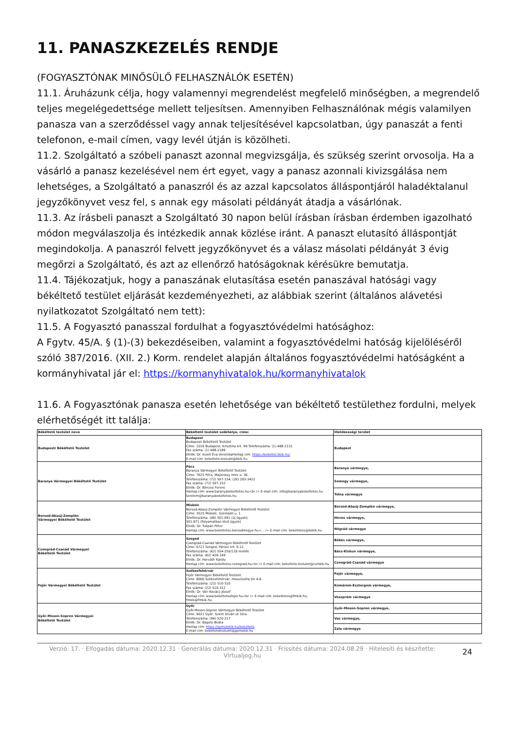11. PANASZKEZELÉS RENDJE
(FOGYASZTÓNAK MINŐSÜLŐ FELHASZNÁLÓK ESETÉN)
11.1. Áruházunk célja, hogy valamennyi megrendelést megfelelő minőségben, a megrendelő teljes megelégedettsége mellett teljesítsen. Amennyiben Felhasználónak mégis valamilyen panasza van a szerződéssel vagy annak teljesítésével kapcsolatban, úgy panaszát a fenti telefonon, e-mail címen, vagy levél útján is közölheti.
11.2. Szolgáltató a szóbeli panaszt azonnal megvizsgálja, és szükség szerint orvosolja. Ha a vásárló a panasz kezelésével nem ért egyet, vagy a panasz azonnali kivizsgálása nem lehetséges, a Szolgáltató a panaszról és az azzal kapcsolatos álláspontjáról haladéktalanul jegyzőkönyvet vesz fel, s annak egy másolati példányát átadja a vásárlónak.
11.3. Az írásbeli panaszt a Szolgáltató 30 napon belül írásban írásban érdemben igazolható módon megválaszolja és intézkedik annak közlése iránt. A panaszt elutasító álláspontját megindokolja. A panaszról felvett jegyzőkönyvet és a válasz másolati példányát 3 évig megőrzi a Szolgáltató, és azt az ellenőrző hatóságoknak kérésükre bemutatja.
11.4. Tájékozatjuk, hogy a panaszának elutasítása esetén panaszával hatósági vagy békéltető testület eljárását kezdeményezheti, az alábbiak szerint (általános alávetési nyilatkozatot Szolgáltató nem tett):
11.5. A Fogyasztó panasszal fordulhat a fogyasztóvédelmi hatósághoz:
A Fgytv. 45/A. § (1)-(3) bekezdéseiben, valamint a fogyasztóvédelmi hatóság kijelöléséről szóló 387/2016. (XII. 2.) Korm. rendelet alapján általános fogyasztóvédelmi hatóságként a kormányhivatal jár el: https://kormanyhivatalok.hu/kormanyhivatalok
11.6. A Fogyasztónak panasza esetén lehetősége van békéltető testülethez fordulni, melyek elérhetőségét itt találja:
| Békéltető testület neve | Békéltető testület székhelye, címe: | Illetékességi terület |
| --- | --- | --- |
| Budapesti Békéltető Testület | Budapest Budapesti Békéltető Testület Címe: 1016 Budapest, Krisztina krt. 99.Telefonszáma: (1) 488-2131 Fax száma: (1) 488-2186 Elnök: Dr. Inzelt Éva VeronikaHonlap cím: https://bekeltet.bkik.hu/ E-mail cím: bekelteto.testulet@bkik.hu | Budapest |
| Baranya Vármegyei Békéltető Testület | Pécs Baranya Vármegyei Békéltető Testület Címe: 7625 Pécs, Majorossy Imre u. 36. Telefonszáma: (72) 507-154; (20) 283-3422 Fax száma: (72) 507-152 Elnök: Dr. Bércesi Ferenc Honlap cím: www.baranyabekeltetes.hu<br /> E-mail cím: info@baranyabekeltetes.hu kerelem@baranyabekeltetes.hu | Baranya vármegye, |
| | | Somogy vármegye, |
| | | Tolna vármegye |
| Borsod-Abaúj-Zemplén Vármegyei Békéltető Testület | Miskolc Borsod-Abaúj-Zemplén Vármegyei Békéltető Testület Címe: 3525 Miskolc, Szentpáli u. 1. Telefonszáma: (46) 501-091 (új ügyek); 501-871 (folyamatban lévő ügyek) Elnök: Dr. Tulipán Péter Honlap cím: www.bekeltetes.borsodmegye.hu<... /> E-mail cím: bekeltetes@bokik.hu | Borsod-Abaúj-Zemplén vármegye, |
| | | Heves vármegye, |
| | | Nógrád vármegye |
| Csongrád-Csanád Vármegyei Békéltető Testület | Szeged Csongrád-Csanád Vármegyei Békéltető Testület Címe: 6721 Szeged, Párizsi krt. 8-12. Telefonszáma: (62) 554-250/118 mellék Fax száma: (62) 426-149 Elnök: Dr. Horváth Károly Honlap cím: www.bekeltetes-csongrad.hu<br /> E-mail cím: bekelteto.testulet@csmkik.hu | Békés vármegye, |
| | | Bács-Kiskun vármegye, |
| | | Csongrád-Csanád vármegye |
| Fejér Vármegyei Békéltető Testület | Székesfehérvár Fejér Vármegyei Békéltető Testület Címe: 8000 Székesfehérvár, Hosszúséta tér 4-6. Telefonszáma: (22) 510-310 Fax száma: (22) 510-312 Elnök: Dr. Vári Kovács József Honlap cím: www.bekeltetesfejer.hu<br /> E-mail cím: bekeltetes@fmkik.hu; fmkik@fmkik.hu | Fejér vármegye, |
| | | Komárom-Esztergom vármegye, |
| | | Veszprém vármegye |
| Győr-Moson-Sopron Vármegyei Békéltető Testület | Győr Győr-Moson-Sopron Vármegyei Békéltető Testület Címe: 9021 Győr, Szent István út 10/a. Telefonszáma: (96) 520-217 Elnök: Dr. Bagoly Beáta Honlap cím: https://gymsmkik.hu/bekelteto E-mail cím: bekeltetotestulet@gymskik.hu | Győr-Moson-Sopron vármegye, |
| | | Vas vármegye, |
| | | Zala vármegye |
Verzió: 17. · Elfogadás dátuma: 2020.12.31 · Generálás dátuma: 2020.12.31 · Frissítés dátuma: 2024.08.29 · Hitelesíti és készítette: Virtualjog.hu
24